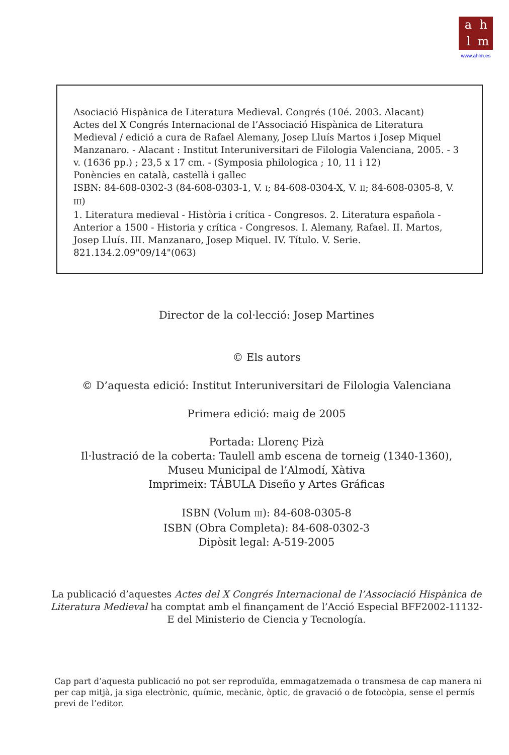ahlm
www.ahlm.es
Asociació Hispànica de Literatura Medieval. Congrés (10é. 2003. Alacant)
Actes del X Congrés Internacional de l’Associació Hispànica de Literatura Medieval / edició a cura de Rafael Alemany, Josep Lluís Martos i Josep Miquel Manzanaro. - Alacant : Institut Interuniversitari de Filologia Valenciana, 2005. - 3 v. (1636 pp.) ; 23,5 x 17 cm. - (Symposia philologica ; 10, 11 i 12)
Ponències en català, castellà i gallec
ISBN: 84-608-0302-3 (84-608-0303-1, V. I; 84-608-0304-X, V. II; 84-608-0305-8, V. III)
1. Literatura medieval - Història i crítica - Congresos. 2. Literatura española - Anterior a 1500 - Historia y crítica - Congresos. I. Alemany, Rafael. II. Martos, Josep Lluís. III. Manzanaro, Josep Miquel. IV. Título. V. Serie.
821.134.2.09"09/14"(063)
Director de la col·lecció: Josep Martines
© Els autors
© D’aquesta edició: Institut Interuniversitari de Filologia Valenciana
Primera edició: maig de 2005
Portada: Llorenç Pizà
Il·lustració de la coberta: Taulell amb escena de torneig (1340-1360),
Museu Municipal de l’Almodí, Xàtiva
Imprimeix: TÁBULA Diseño y Artes Gráficas
ISBN (Volum III): 84-608-0305-8
ISBN (Obra Completa): 84-608-0302-3
Dipòsit legal: A-519-2005
La publicació d’aquestes Actes del X Congrés Internacional de l’Associació Hispànica de Literatura Medieval ha comptat amb el finançament de l’Acció Especial BFF2002-11132-E del Ministerio de Ciencia y Tecnología.
Cap part d’aquesta publicació no pot ser reproduïda, emmagatzemada o transmesa de cap manera ni per cap mitjà, ja siga electrònic, químic, mecànic, òptic, de gravació o de fotocòpia, sense el permís previ de l’editor.